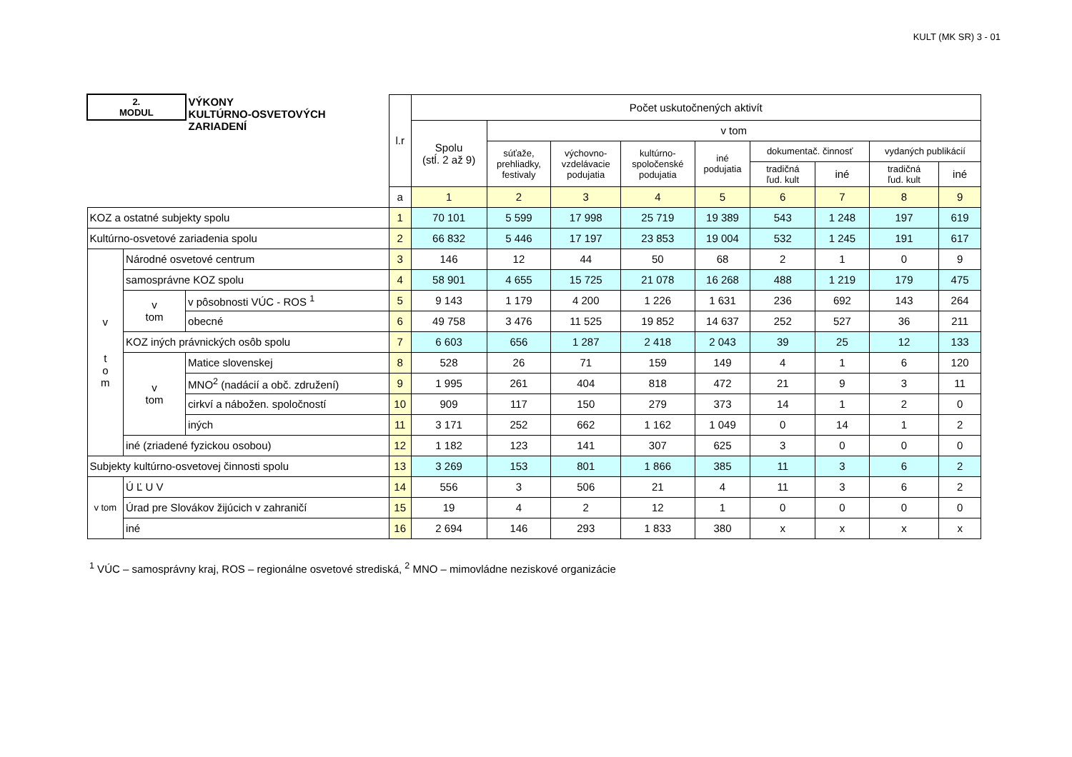KULT (MK SR) 3 - 01
| 2. MODUL | | VÝKONY KULTÚRNO-OSVETOVÝCH ZARIADENÍ | l.r | Počet uskutočnených aktivít | | | | | | | | |
| --- | --- | --- | --- | --- | --- | --- | --- | --- | --- | --- | --- | --- |
| | | | | Spolu (stĺ. 2 až 9) | v tom | | | | | | | |
| | | | | | súťaže, prehliadky, festivaly | výchovno- vzdelávacie podujatia | kultúrno- spoločenské podujatia | iné podujatia | dokumentač. činnosť | | vydaných publikácií | |
| | | | | | | | | | tradičná ľud. kult | iné | tradičná ľud. kult | iné |
| | | | a | 1 | 2 | 3 | 4 | 5 | 6 | 7 | 8 | 9 |
| KOZ a ostatné subjekty spolu | | | 1 | 70 101 | 5 599 | 17 998 | 25 719 | 19 389 | 543 | 1 248 | 197 | 619 |
| Kultúrno-osvetové zariadenia spolu | | | 2 | 66 832 | 5 446 | 17 197 | 23 853 | 19 004 | 532 | 1 245 | 191 | 617 |
| v t o m | Národné osvetové centrum | | 3 | 146 | 12 | 44 | 50 | 68 | 2 | 1 | 0 | 9 |
| | samosprávne KOZ spolu | | 4 | 58 901 | 4 655 | 15 725 | 21 078 | 16 268 | 488 | 1 219 | 179 | 475 |
| | v tom | v pôsobnosti VÚC - ROS <sup>1</sup> | 5 | 9 143 | 1 179 | 4 200 | 1 226 | 1 631 | 236 | 692 | 143 | 264 |
| | | obecné | 6 | 49 758 | 3 476 | 11 525 | 19 852 | 14 637 | 252 | 527 | 36 | 211 |
| | KOZ iných právnických osôb spolu | | 7 | 6 603 | 656 | 1 287 | 2 418 | 2 043 | 39 | 25 | 12 | 133 |
| | v tom | Matice slovenskej | 8 | 528 | 26 | 71 | 159 | 149 | 4 | 1 | 6 | 120 |
| | | MNO<sup>2</sup> (nadácií a obč. združení) | 9 | 1 995 | 261 | 404 | 818 | 472 | 21 | 9 | 3 | 11 |
| | | cirkví a nábožen. spoločností | 10 | 909 | 117 | 150 | 279 | 373 | 14 | 1 | 2 | 0 |
| | | iných | 11 | 3 171 | 252 | 662 | 1 162 | 1 049 | 0 | 14 | 1 | 2 |
| | iné (zriadené fyzickou osobou) | | 12 | 1 182 | 123 | 141 | 307 | 625 | 3 | 0 | 0 | 0 |
| Subjekty kultúrno-osvetovej činnosti spolu | | | 13 | 3 269 | 153 | 801 | 1 866 | 385 | 11 | 3 | 6 | 2 |
| v tom | Ú Ľ U V | | 14 | 556 | 3 | 506 | 21 | 4 | 11 | 3 | 6 | 2 |
| | Úrad pre Slovákov žijúcich v zahraničí | | 15 | 19 | 4 | 2 | 12 | 1 | 0 | 0 | 0 | 0 |
| | iné | | 16 | 2 694 | 146 | 293 | 1 833 | 380 | x | x | x | x |
<sup>1</sup> VÚC – samosprávny kraj, ROS – regionálne osvetové strediská, <sup>2</sup> MNO – mimovládne neziskové organizácie